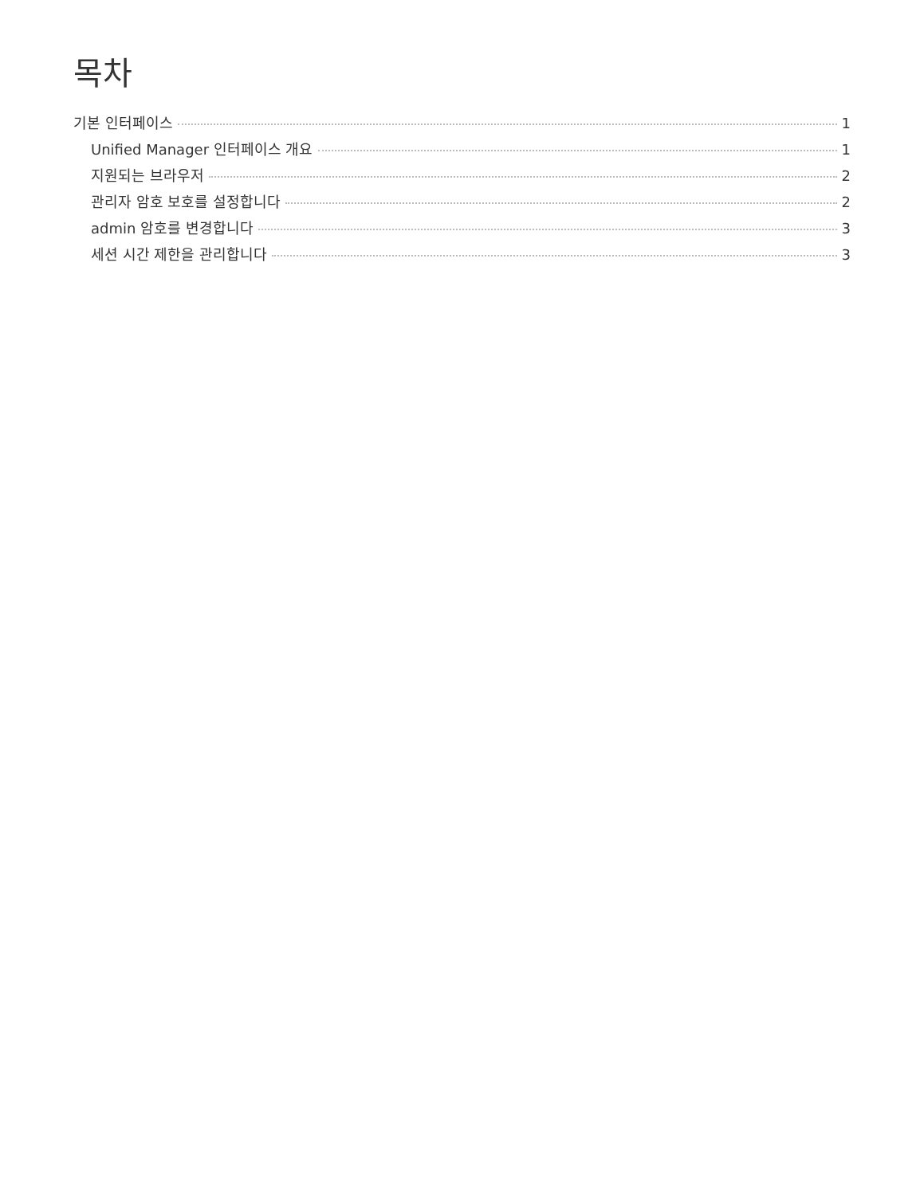목차
기본 인터페이스 1
Unified Manager 인터페이스 개요 1
지원되는 브라우저 2
관리자 암호 보호를 설정합니다 2
admin 암호를 변경합니다 3
세션 시간 제한을 관리합니다 3